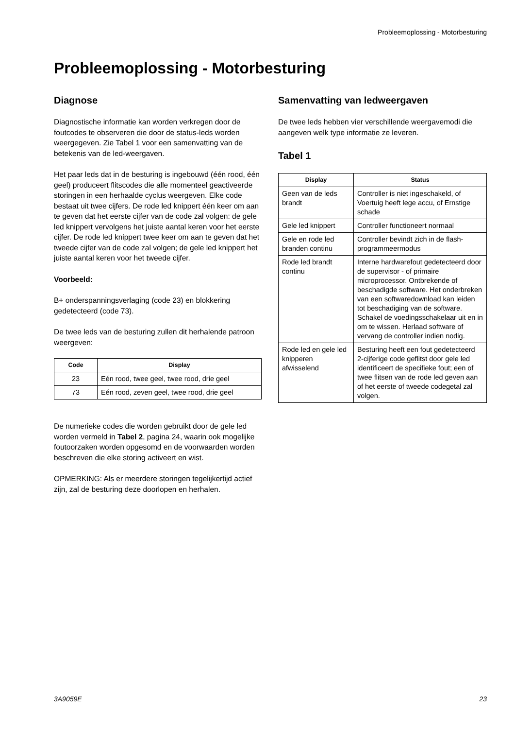Probleemoplossing - Motorbesturing
Probleemoplossing - Motorbesturing
Diagnose
Diagnostische informatie kan worden verkregen door de foutcodes te observeren die door de status-leds worden weergegeven. Zie Tabel 1 voor een samenvatting van de betekenis van de led-weergaven.
Het paar leds dat in de besturing is ingebouwd (één rood, één geel) produceert flitscodes die alle momenteel geactiveerde storingen in een herhaalde cyclus weergeven. Elke code bestaat uit twee cijfers. De rode led knippert één keer om aan te geven dat het eerste cijfer van de code zal volgen: de gele led knippert vervolgens het juiste aantal keren voor het eerste cijfer. De rode led knippert twee keer om aan te geven dat het tweede cijfer van de code zal volgen; de gele led knippert het juiste aantal keren voor het tweede cijfer.
Voorbeeld:
B+ onderspanningsverlaging (code 23) en blokkering gedetecteerd (code 73).
De twee leds van de besturing zullen dit herhalende patroon weergeven:
| Code | Display |
| --- | --- |
| 23 | Eén rood, twee geel, twee rood, drie geel |
| 73 | Eén rood, zeven geel, twee rood, drie geel |
De numerieke codes die worden gebruikt door de gele led worden vermeld in Tabel 2, pagina 24, waarin ook mogelijke foutoorzaken worden opgesomd en de voorwaarden worden beschreven die elke storing activeert en wist.
OPMERKING: Als er meerdere storingen tegelijkertijd actief zijn, zal de besturing deze doorlopen en herhalen.
Samenvatting van ledweergaven
De twee leds hebben vier verschillende weergavemodi die aangeven welk type informatie ze leveren.
Tabel 1
| Display | Status |
| --- | --- |
| Geen van de leds brandt | Controller is niet ingeschakeld, of Voertuig heeft lege accu, of Ernstige schade |
| Gele led knippert | Controller functioneert normaal |
| Gele en rode led branden continu | Controller bevindt zich in de flash-programmeermodus |
| Rode led brandt continu | Interne hardwarefout gedetecteerd door de supervisor - of primaire microprocessor. Ontbrekende of beschadigde software. Het onderbreken van een softwaredownload kan leiden tot beschadiging van de software. Schakel de voedingsschakelaar uit en in om te wissen. Herlaad software of vervang de controller indien nodig. |
| Rode led en gele led knipperen afwisselend | Besturing heeft een fout gedetecteerd 2-cijferige code geflitst door gele led identificeert de specifieke fout; een of twee flitsen van de rode led geven aan of het eerste of tweede codegetal zal volgen. |
3A9059E 23